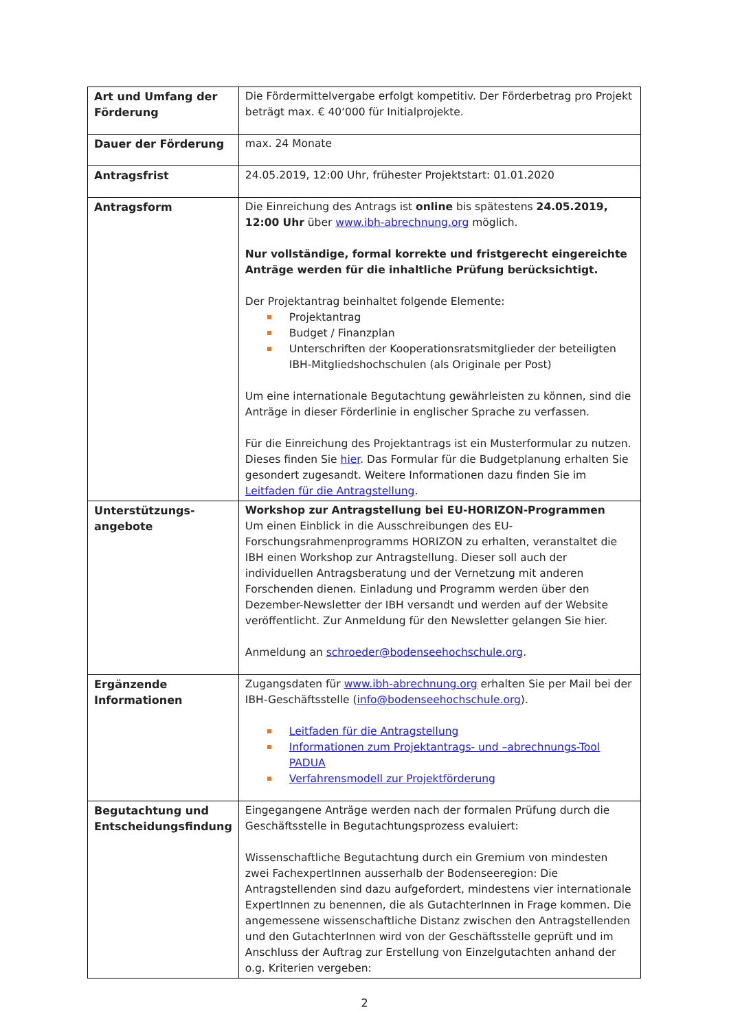| Art und Umfang der Förderung | Die Fördermittelvergabe erfolgt kompetitiv. Der Förderbetrag pro Projekt beträgt max. € 40‘000 für Initialprojekte. |
| Dauer der Förderung | max. 24 Monate |
| Antragsfrist | 24.05.2019, 12:00 Uhr, frühester Projektstart: 01.01.2020 |
| Antragsform | Die Einreichung des Antrags ist online bis spätestens 24.05.2019, 12:00 Uhr über www.ibh-abrechnung.org möglich. Nur vollständige, formal korrekte und fristgerecht eingereichte Anträge werden für die inhaltliche Prüfung berücksichtigt. Der Projektantrag beinhaltet folgende Elemente: Projektantrag Budget / Finanzplan Unterschriften der Kooperationsratsmitglieder der beteiligten IBH-Mitgliedshochschulen (als Originale per Post) Um eine internationale Begutachtung gewährleisten zu können, sind die Anträge in dieser Förderlinie in englischer Sprache zu verfassen. Für die Einreichung des Projektantrags ist ein Musterformular zu nutzen. Dieses finden Sie hier . Das Formular für die Budgetplanung erhalten Sie gesondert zugesandt. Weitere Informationen dazu finden Sie im Leitfaden für die Antragstellung . |
| Unterstützungs-angebote | Workshop zur Antragstellung bei EU-HORIZON-Programmen Um einen Einblick in die Ausschreibungen des EU-Forschungsrahmenprogramms HORIZON zu erhalten, veranstaltet die IBH einen Workshop zur Antragstellung. Dieser soll auch der individuellen Antragsberatung und der Vernetzung mit anderen Forschenden dienen. Einladung und Programm werden über den Dezember-Newsletter der IBH versandt und werden auf der Website veröffentlicht. Zur Anmeldung für den Newsletter gelangen Sie hier. Anmeldung an schroeder@bodenseehochschule.org . |
| Ergänzende Informationen | Zugangsdaten für www.ibh-abrechnung.org erhalten Sie per Mail bei der IBH-Geschäftsstelle ( info@bodenseehochschule.org ). Leitfaden für die Antragstellung Informationen zum Projektantrags- und –abrechnungs-Tool PADUA Verfahrensmodell zur Projektförderung |
| Begutachtung und Entscheidungsfindung | Eingegangene Anträge werden nach der formalen Prüfung durch die Geschäftsstelle in Begutachtungsprozess evaluiert: Wissenschaftliche Begutachtung durch ein Gremium von mindesten zwei FachexpertInnen ausserhalb der Bodenseeregion: Die Antragstellenden sind dazu aufgefordert, mindestens vier internationale ExpertInnen zu benennen, die als GutachterInnen in Frage kommen. Die angemessene wissenschaftliche Distanz zwischen den Antragstellenden und den GutachterInnen wird von der Geschäftsstelle geprüft und im Anschluss der Auftrag zur Erstellung von Einzelgutachten anhand der o.g. Kriterien vergeben: |
2